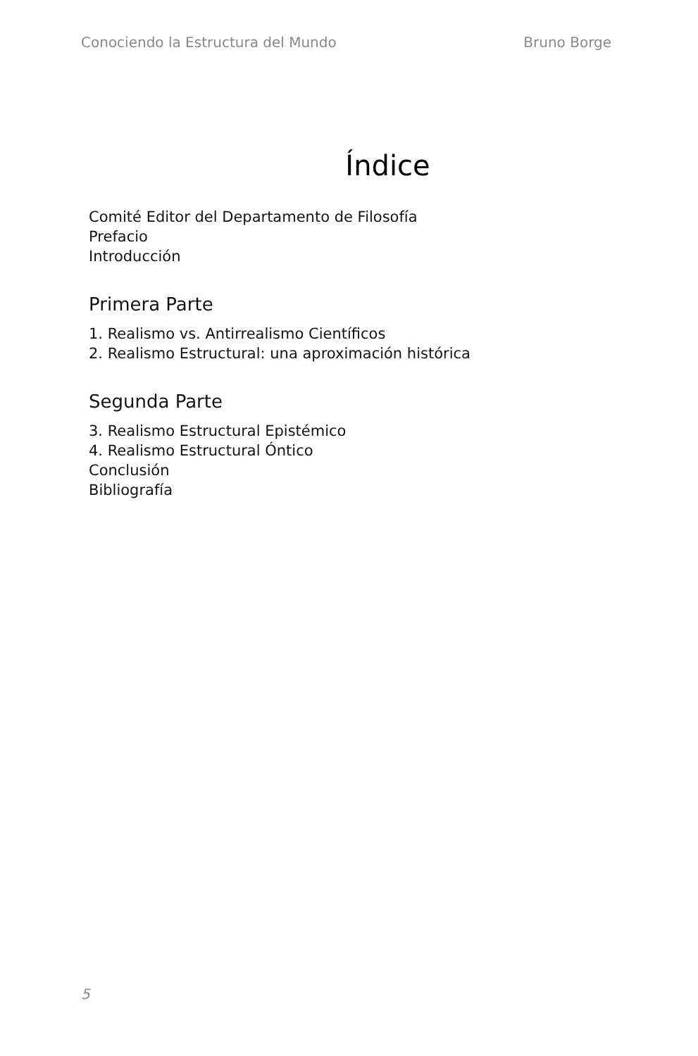Conociendo la Estructura del Mundo Bruno Borge
Índice
Comité Editor del Departamento de Filosofía
Prefacio
Introducción
Primera Parte
1. Realismo vs. Antirrealismo Científicos
2. Realismo Estructural: una aproximación histórica
Segunda Parte
3. Realismo Estructural Epistémico
4. Realismo Estructural Óntico
Conclusión
Bibliografía
5